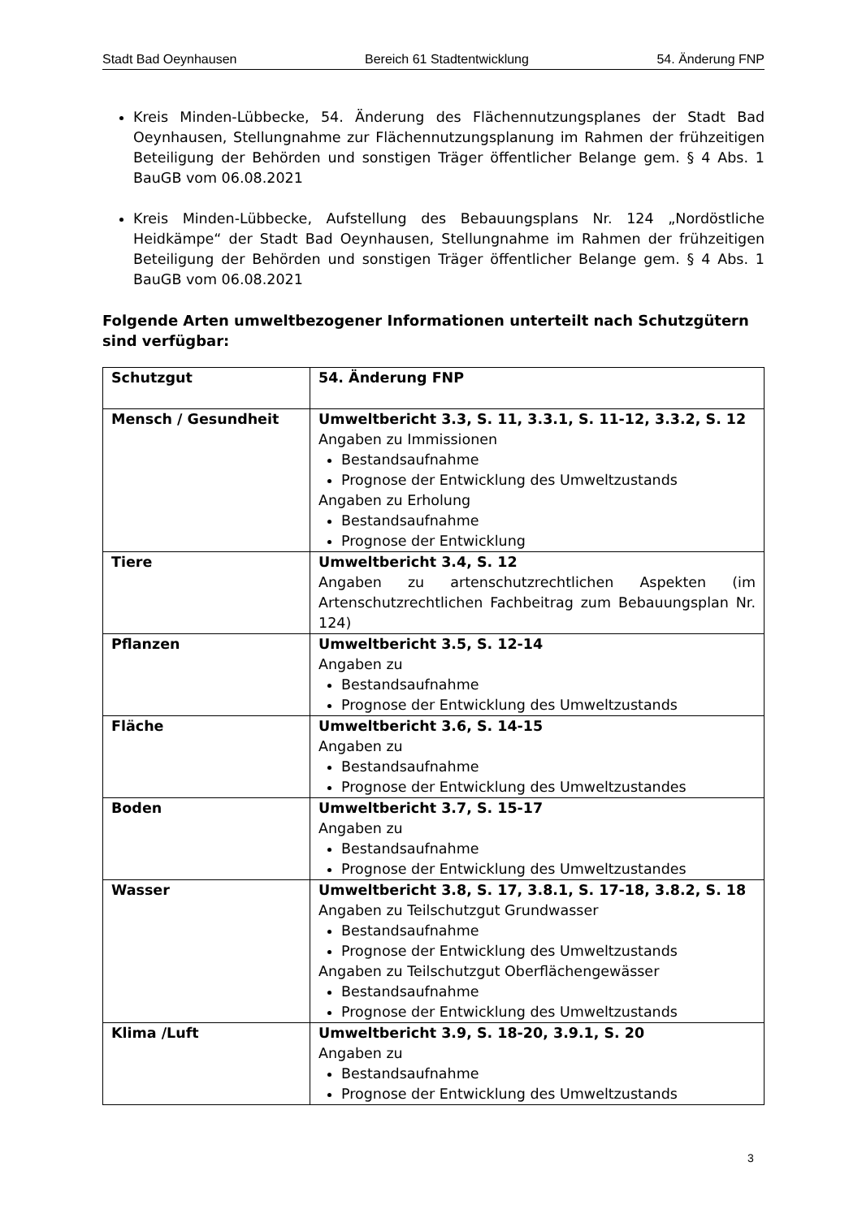Stadt Bad Oeynhausen Bereich 61 Stadtentwicklung 54. Änderung FNP
Kreis Minden-Lübbecke, 54. Änderung des Flächennutzungsplanes der Stadt Bad Oeynhausen, Stellungnahme zur Flächennutzungsplanung im Rahmen der frühzeitigen Beteiligung der Behörden und sonstigen Träger öffentlicher Belange gem. § 4 Abs. 1 BauGB vom 06.08.2021
Kreis Minden-Lübbecke, Aufstellung des Bebauungsplans Nr. 124 „Nordöstliche Heidkämpe“ der Stadt Bad Oeynhausen, Stellungnahme im Rahmen der frühzeitigen Beteiligung der Behörden und sonstigen Träger öffentlicher Belange gem. § 4 Abs. 1 BauGB vom 06.08.2021
Folgende Arten umweltbezogener Informationen unterteilt nach Schutzgütern sind verfügbar:
| Schutzgut | 54. Änderung FNP |
| Mensch / Gesundheit | Umweltbericht 3.3, S. 11, 3.3.1, S. 11-12, 3.3.2, S. 12 Angaben zu Immissionen Bestandsaufnahme Prognose der Entwicklung des Umweltzustands Angaben zu Erholung Bestandsaufnahme Prognose der Entwicklung |
| Tiere | Umweltbericht 3.4, S. 12 Angaben zu artenschutzrechtlichen Aspekten (im Artenschutzrechtlichen Fachbeitrag zum Bebauungsplan Nr. 124) |
| Pflanzen | Umweltbericht 3.5, S. 12-14 Angaben zu Bestandsaufnahme Prognose der Entwicklung des Umweltzustands |
| Fläche | Umweltbericht 3.6, S. 14-15 Angaben zu Bestandsaufnahme Prognose der Entwicklung des Umweltzustandes |
| Boden | Umweltbericht 3.7, S. 15-17 Angaben zu Bestandsaufnahme Prognose der Entwicklung des Umweltzustandes |
| Wasser | Umweltbericht 3.8, S. 17, 3.8.1, S. 17-18, 3.8.2, S. 18 Angaben zu Teilschutzgut Grundwasser Bestandsaufnahme Prognose der Entwicklung des Umweltzustands Angaben zu Teilschutzgut Oberflächengewässer Bestandsaufnahme Prognose der Entwicklung des Umweltzustands |
| Klima /Luft | Umweltbericht 3.9, S. 18-20, 3.9.1, S. 20 Angaben zu Bestandsaufnahme Prognose der Entwicklung des Umweltzustands |
3